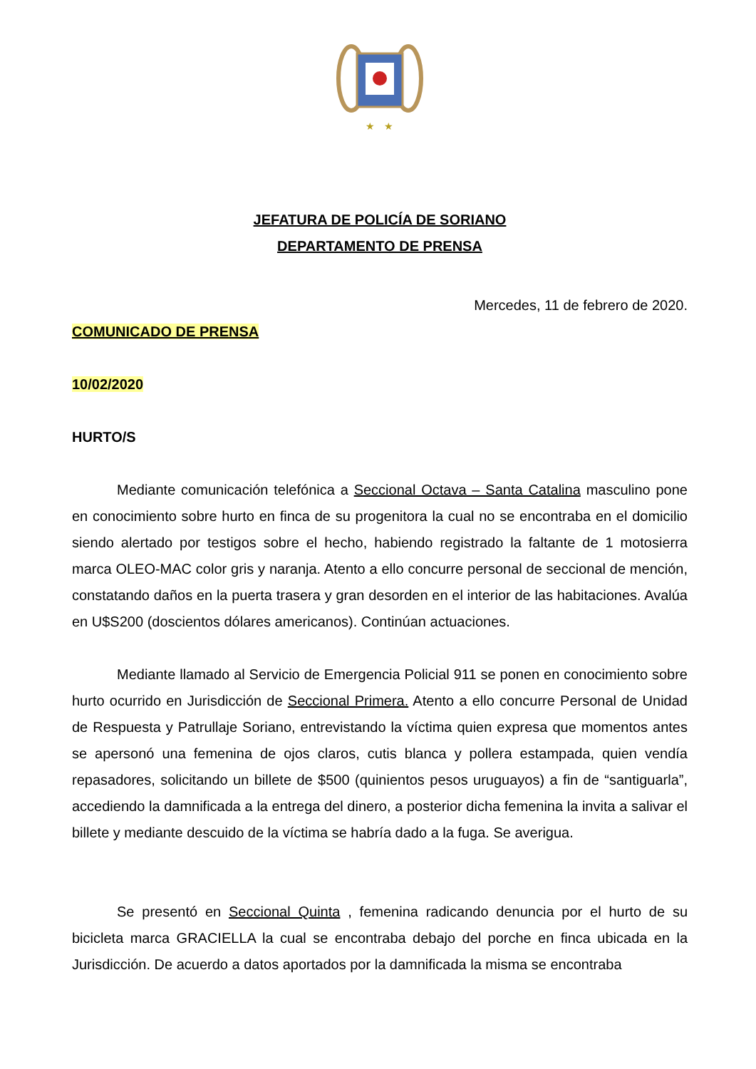★
★
JEFATURA DE POLICÍA DE SORIANO
DEPARTAMENTO DE PRENSA
Mercedes, 11 de febrero de 2020.
COMUNICADO DE PRENSA
10/02/2020
HURTO/S
Mediante comunicación telefónica a Seccional Octava – Santa Catalina masculino pone en conocimiento sobre hurto en finca de su progenitora la cual no se encontraba en el domicilio siendo alertado por testigos sobre el hecho, habiendo registrado la faltante de 1 motosierra marca OLEO-MAC color gris y naranja. Atento a ello concurre personal de seccional de mención, constatando daños en la puerta trasera y gran desorden en el interior de las habitaciones. Avalúa en U$S200 (doscientos dólares americanos). Continúan actuaciones.
Mediante llamado al Servicio de Emergencia Policial 911 se ponen en conocimiento sobre hurto ocurrido en Jurisdicción de Seccional Primera. Atento a ello concurre Personal de Unidad de Respuesta y Patrullaje Soriano, entrevistando la víctima quien expresa que momentos antes se apersonó una femenina de ojos claros, cutis blanca y pollera estampada, quien vendía repasadores, solicitando un billete de $500 (quinientos pesos uruguayos) a fin de “santiguarla”, accediendo la damnificada a la entrega del dinero, a posterior dicha femenina la invita a salivar el billete y mediante descuido de la víctima se habría dado a la fuga. Se averigua.
Se presentó en Seccional Quinta , femenina radicando denuncia por el hurto de su bicicleta marca GRACIELLA la cual se encontraba debajo del porche en finca ubicada en la Jurisdicción. De acuerdo a datos aportados por la damnificada la misma se encontraba